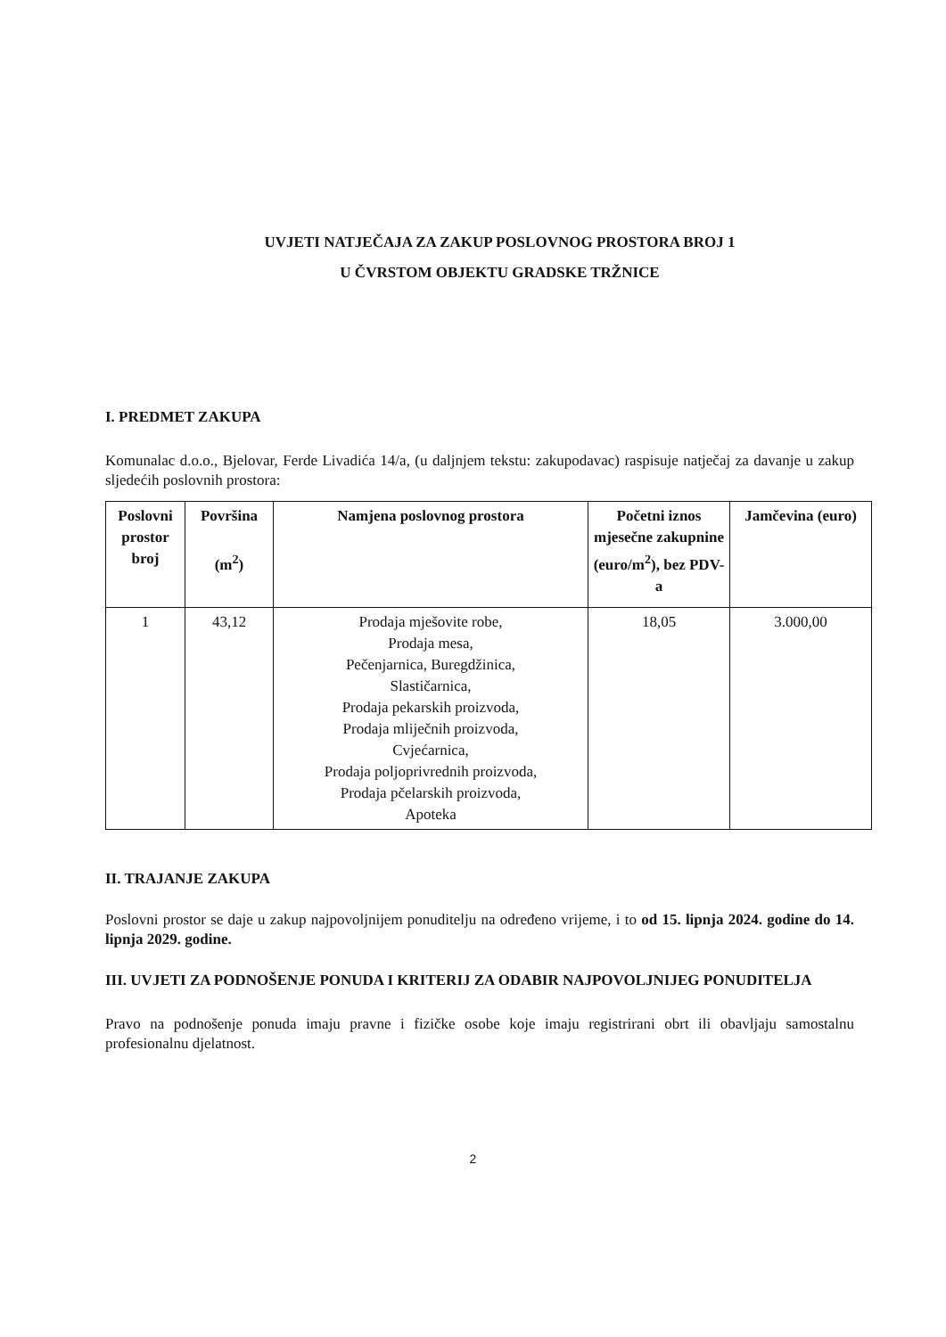UVJETI NATJEČAJA ZA ZAKUP POSLOVNOG PROSTORA BROJ 1
U ČVRSTOM OBJEKTU GRADSKE TRŽNICE
I. PREDMET ZAKUPA
Komunalac d.o.o., Bjelovar, Ferde Livadića 14/a, (u daljnjem tekstu: zakupodavac) raspisuje natječaj za davanje u zakup sljedećih poslovnih prostora:
| Poslovni prostor broj | Površina (m<sup>2</sup>) | Namjena poslovnog prostora | Početni iznos mjesečne zakupnine (euro/m<sup>2</sup>), bez PDV-a | Jamčevina (euro) |
| --- | --- | --- | --- | --- |
| 1 | 43,12 | Prodaja mješovite robe, Prodaja mesa, Pečenjarnica, Buregdžinica, Slastičarnica, Prodaja pekarskih proizvoda, Prodaja mliječnih proizvoda, Cvjećarnica, Prodaja poljoprivrednih proizvoda, Prodaja pčelarskih proizvoda, Apoteka | 18,05 | 3.000,00 |
II. TRAJANJE ZAKUPA
Poslovni prostor se daje u zakup najpovoljnijem ponuditelju na određeno vrijeme, i to od 15. lipnja 2024. godine do 14. lipnja 2029. godine.
III. UVJETI ZA PODNOŠENJE PONUDA I KRITERIJ ZA ODABIR NAJPOVOLJNIJEG PONUDITELJA
Pravo na podnošenje ponuda imaju pravne i fizičke osobe koje imaju registrirani obrt ili obavljaju samostalnu profesionalnu djelatnost.
2